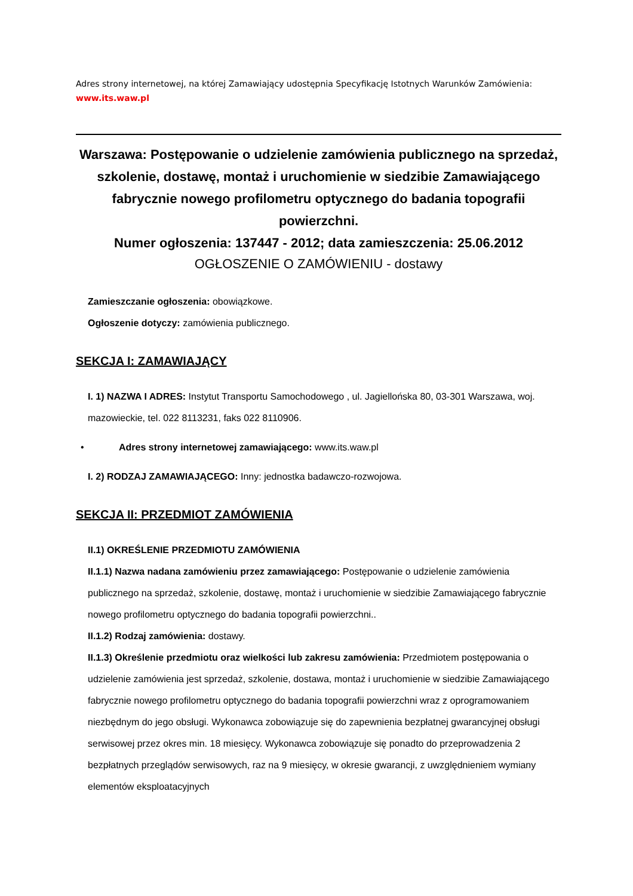Adres strony internetowej, na której Zamawiający udostępnia Specyfikację Istotnych Warunków Zamówienia:
www.its.waw.pl
Warszawa: Postępowanie o udzielenie zamówienia publicznego na sprzedaż, szkolenie, dostawę, montaż i uruchomienie w siedzibie Zamawiającego fabrycznie nowego profilometru optycznego do badania topografii powierzchni.
Numer ogłoszenia: 137447 - 2012; data zamieszczenia: 25.06.2012
OGŁOSZENIE O ZAMÓWIENIU - dostawy
Zamieszczanie ogłoszenia: obowiązkowe.
Ogłoszenie dotyczy: zamówienia publicznego.
SEKCJA I: ZAMAWIAJĄCY
I. 1) NAZWA I ADRES: Instytut Transportu Samochodowego , ul. Jagiellońska 80, 03-301 Warszawa, woj. mazowieckie, tel. 022 8113231, faks 022 8110906.
• Adres strony internetowej zamawiającego: www.its.waw.pl
I. 2) RODZAJ ZAMAWIAJĄCEGO: Inny: jednostka badawczo-rozwojowa.
SEKCJA II: PRZEDMIOT ZAMÓWIENIA
II.1) OKREŚLENIE PRZEDMIOTU ZAMÓWIENIA
II.1.1) Nazwa nadana zamówieniu przez zamawiającego: Postępowanie o udzielenie zamówienia publicznego na sprzedaż, szkolenie, dostawę, montaż i uruchomienie w siedzibie Zamawiającego fabrycznie nowego profilometru optycznego do badania topografii powierzchni..
II.1.2) Rodzaj zamówienia: dostawy.
II.1.3) Określenie przedmiotu oraz wielkości lub zakresu zamówienia: Przedmiotem postępowania o udzielenie zamówienia jest sprzedaż, szkolenie, dostawa, montaż i uruchomienie w siedzibie Zamawiającego fabrycznie nowego profilometru optycznego do badania topografii powierzchni wraz z oprogramowaniem niezbędnym do jego obsługi. Wykonawca zobowiązuje się do zapewnienia bezpłatnej gwarancyjnej obsługi serwisowej przez okres min. 18 miesięcy. Wykonawca zobowiązuje się ponadto do przeprowadzenia 2 bezpłatnych przeglądów serwisowych, raz na 9 miesięcy, w okresie gwarancji, z uwzględnieniem wymiany elementów eksploatacyjnych